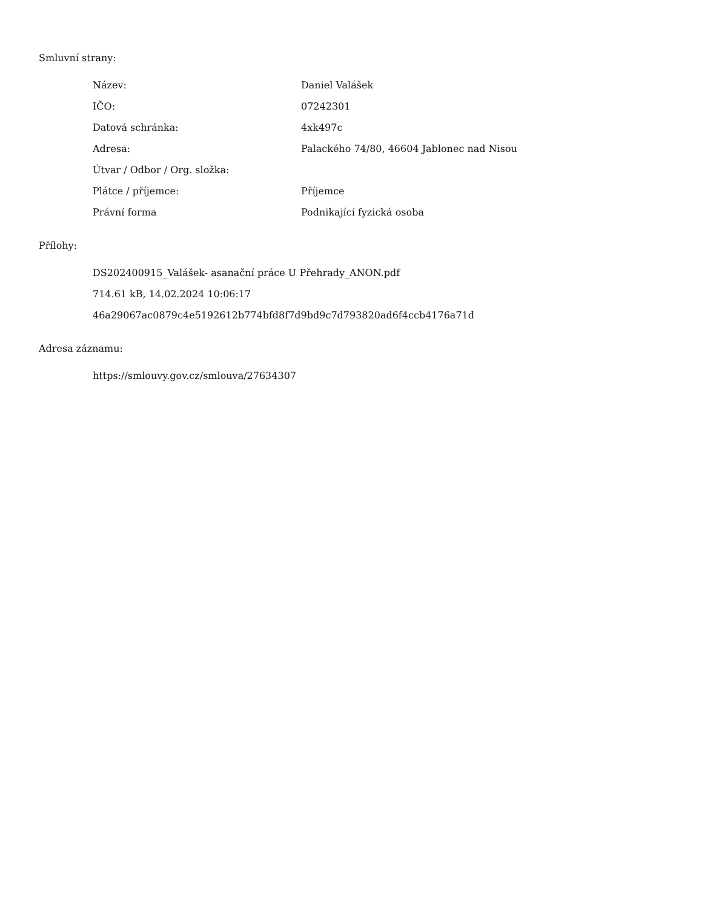Smluvní strany:
| Název: | Daniel Valášek |
| IČO: | 07242301 |
| Datová schránka: | 4xk497c |
| Adresa: | Palackého 74/80, 46604 Jablonec nad Nisou |
| Útvar / Odbor / Org. složka: | |
| Plátce / příjemce: | Příjemce |
| Právní forma | Podnikající fyzická osoba |
Přílohy:
DS202400915_Valášek- asanační práce U Přehrady_ANON.pdf
714.61 kB, 14.02.2024 10:06:17
46a29067ac0879c4e5192612b774bfd8f7d9bd9c7d793820ad6f4ccb4176a71d
Adresa záznamu:
https://smlouvy.gov.cz/smlouva/27634307